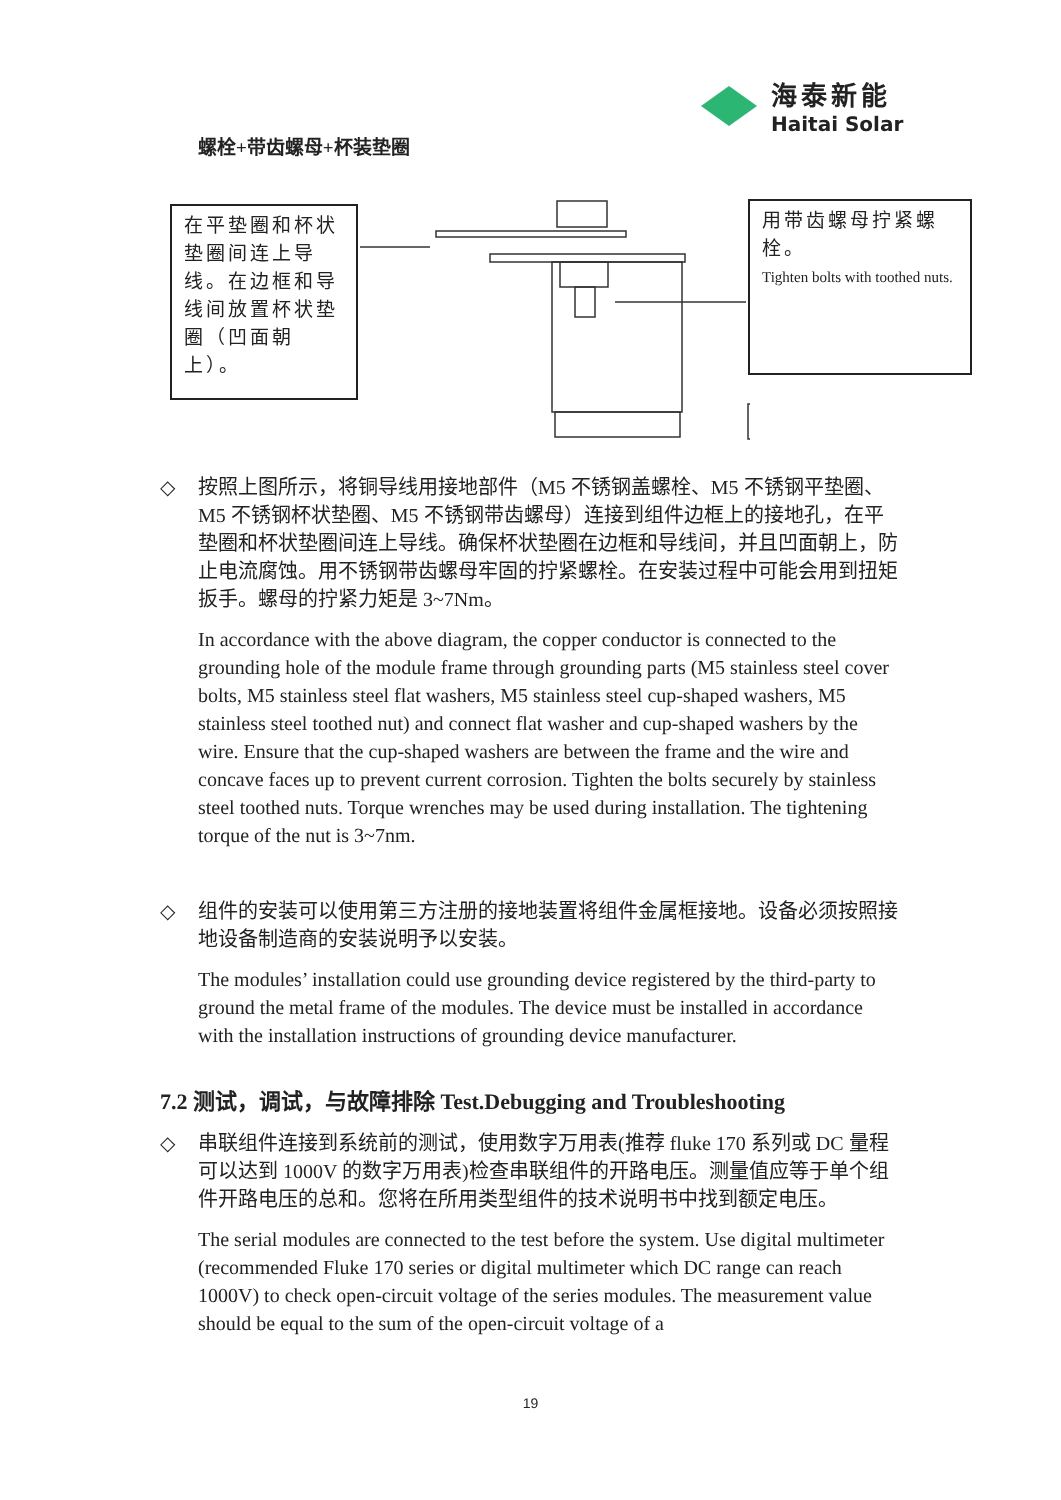海泰新能
Haitai Solar
螺栓+带齿螺母+杯装垫圈
在平垫圈和杯状垫圈间连上导线。在边框和导线间放置杯状垫圈（凹面朝上）。
用带齿螺母拧紧螺栓。
Tighten bolts with toothed nuts.
◇ 按照上图所示，将铜导线用接地部件（M5 不锈钢盖螺栓、M5 不锈钢平垫圈、M5 不锈钢杯状垫圈、M5 不锈钢带齿螺母）连接到组件边框上的接地孔，在平垫圈和杯状垫圈间连上导线。确保杯状垫圈在边框和导线间，并且凹面朝上，防止电流腐蚀。用不锈钢带齿螺母牢固的拧紧螺栓。在安装过程中可能会用到扭矩扳手。螺母的拧紧力矩是 3~7Nm。
In accordance with the above diagram, the copper conductor is connected to the grounding hole of the module frame through grounding parts (M5 stainless steel cover bolts, M5 stainless steel flat washers, M5 stainless steel cup-shaped washers, M5 stainless steel toothed nut) and connect flat washer and cup-shaped washers by the wire. Ensure that the cup-shaped washers are between the frame and the wire and concave faces up to prevent current corrosion. Tighten the bolts securely by stainless steel toothed nuts. Torque wrenches may be used during installation. The tightening torque of the nut is 3~7nm.
◇ 组件的安装可以使用第三方注册的接地装置将组件金属框接地。设备必须按照接地设备制造商的安装说明予以安装。
The modules’ installation could use grounding device registered by the third-party to ground the metal frame of the modules. The device must be installed in accordance with the installation instructions of grounding device manufacturer.
7.2 测试，调试，与故障排除 Test.Debugging and Troubleshooting
◇ 串联组件连接到系统前的测试，使用数字万用表(推荐 fluke 170 系列或 DC 量程可以达到 1000V 的数字万用表)检查串联组件的开路电压。测量值应等于单个组件开路电压的总和。您将在所用类型组件的技术说明书中找到额定电压。
The serial modules are connected to the test before the system. Use digital multimeter (recommended Fluke 170 series or digital multimeter which DC range can reach 1000V) to check open-circuit voltage of the series modules. The measurement value should be equal to the sum of the open-circuit voltage of a
19